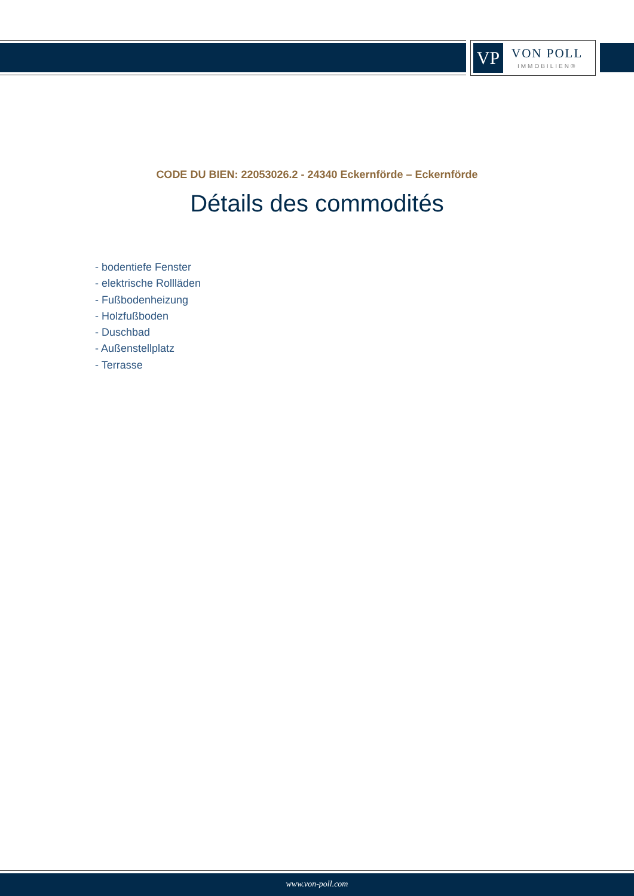VP
VON POLL
IMMOBILIEN®
CODE DU BIEN: 22053026.2 - 24340 Eckernförde – Eckernförde
Détails des commodités
- bodentiefe Fenster
- elektrische Rollläden
- Fußbodenheizung
- Holzfußboden
- Duschbad
- Außenstellplatz
- Terrasse
www.von-poll.com